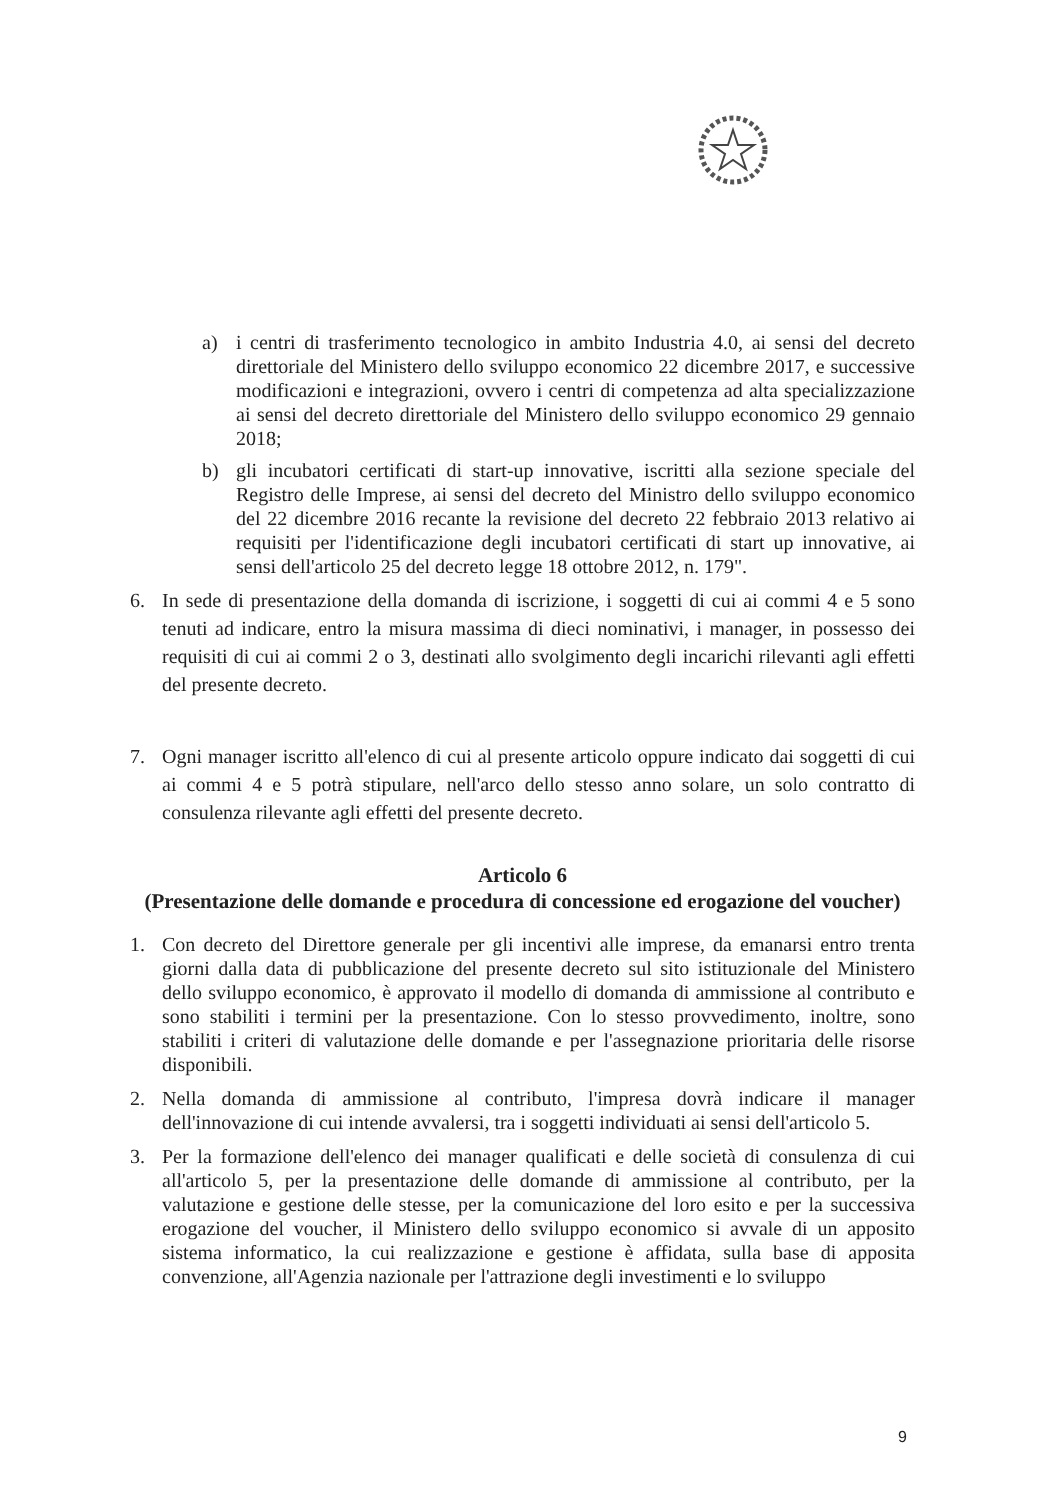a) i centri di trasferimento tecnologico in ambito Industria 4.0, ai sensi del decreto direttoriale del Ministero dello sviluppo economico 22 dicembre 2017, e successive modificazioni e integrazioni, ovvero i centri di competenza ad alta specializzazione ai sensi del decreto direttoriale del Ministero dello sviluppo economico 29 gennaio 2018;
b) gli incubatori certificati di start-up innovative, iscritti alla sezione speciale del Registro delle Imprese, ai sensi del decreto del Ministro dello sviluppo economico del 22 dicembre 2016 recante la revisione del decreto 22 febbraio 2013 relativo ai requisiti per l'identificazione degli incubatori certificati di start up innovative, ai sensi dell'articolo 25 del decreto legge 18 ottobre 2012, n. 179".
6. In sede di presentazione della domanda di iscrizione, i soggetti di cui ai commi 4 e 5 sono tenuti ad indicare, entro la misura massima di dieci nominativi, i manager, in possesso dei requisiti di cui ai commi 2 o 3, destinati allo svolgimento degli incarichi rilevanti agli effetti del presente decreto.
7. Ogni manager iscritto all'elenco di cui al presente articolo oppure indicato dai soggetti di cui ai commi 4 e 5 potrà stipulare, nell'arco dello stesso anno solare, un solo contratto di consulenza rilevante agli effetti del presente decreto.
Articolo 6
(Presentazione delle domande e procedura di concessione ed erogazione del voucher)
1. Con decreto del Direttore generale per gli incentivi alle imprese, da emanarsi entro trenta giorni dalla data di pubblicazione del presente decreto sul sito istituzionale del Ministero dello sviluppo economico, è approvato il modello di domanda di ammissione al contributo e sono stabiliti i termini per la presentazione. Con lo stesso provvedimento, inoltre, sono stabiliti i criteri di valutazione delle domande e per l'assegnazione prioritaria delle risorse disponibili.
2. Nella domanda di ammissione al contributo, l'impresa dovrà indicare il manager dell'innovazione di cui intende avvalersi, tra i soggetti individuati ai sensi dell'articolo 5.
3. Per la formazione dell'elenco dei manager qualificati e delle società di consulenza di cui all'articolo 5, per la presentazione delle domande di ammissione al contributo, per la valutazione e gestione delle stesse, per la comunicazione del loro esito e per la successiva erogazione del voucher, il Ministero dello sviluppo economico si avvale di un apposito sistema informatico, la cui realizzazione e gestione è affidata, sulla base di apposita convenzione, all'Agenzia nazionale per l'attrazione degli investimenti e lo sviluppo
9